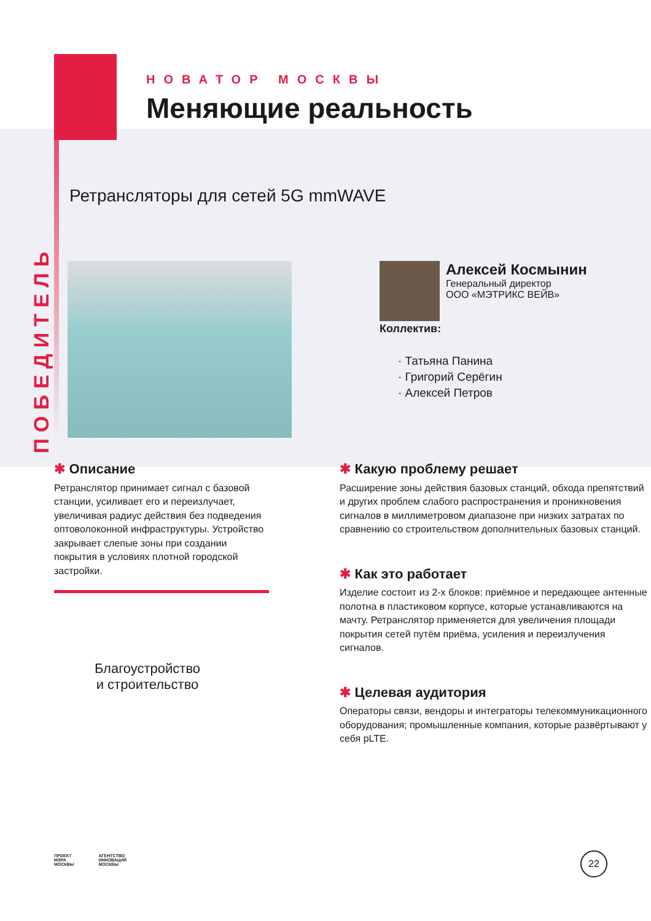ПОБЕДИТЕЛЬ
НОВАТОР МОСКВЫ
Меняющие реальность
Ретрансляторы для сетей 5G mmWAVE
Алексей Космынин
Генеральный директор
ООО «МЭТРИКС ВЕЙВ»
Коллектив:
· Татьяна Панина
· Григорий Серёгин
· Алексей Петров
✱ Описание
Ретранслятор принимает сигнал с базовой станции, усиливает его и переизлучает, увеличивая радиус действия без подведения оптоволоконной инфраструктуры. Устройство закрывает слепые зоны при создании покрытия в условиях плотной городской застройки.
Благоустройство и строительство
✱ Какую проблему решает
Расширение зоны действия базовых станций, обхода препятствий и других проблем слабого распространения и проникновения сигналов в миллиметровом диапазоне при низких затратах по сравнению со строительством дополнительных базовых станций.
✱ Как это работает
Изделие состоит из 2-х блоков: приёмное и передающее антенные полотна в пластиковом корпусе, которые устанавливаются на мачту. Ретранслятор применяется для увеличения площади покрытия сетей путём приёма, усиления и переизлучения сигналов.
✱ Целевая аудитория
Операторы связи, вендоры и интеграторы телекоммуникационного оборудования; промышленные компания, которые развёртывают у себя pLTE.
ПРОЕКТ
МЭРА
МОСКВЫ
АГЕНТСТВО
ИННОВАЦИЙ
МОСКВЫ
22